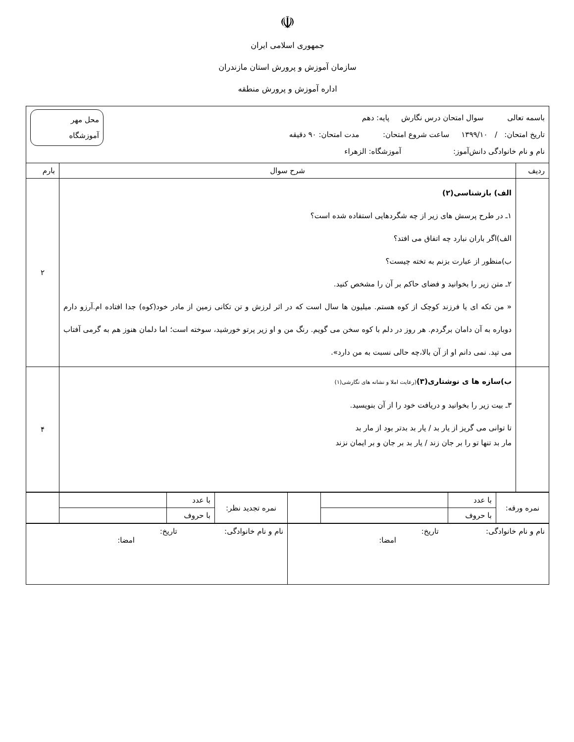☫
جمهوری اسلامی ایران
سازمان آموزش و پرورش استان مازندران
اداره آموزش و پرورش منطقه
| محل مهر آموزشگاه باسمه تعالی سوال امتحان درس نگارش پایه: دهم تاریخ امتحان: / ۱۳۹۹/۱۰ ساعت شروع امتحان: مدت امتحان: ۹۰ دقیقه نام و نام خانوادگی دانش‌آموز: آموزشگاه: الزهراء | | |
| ردیف | شرح سوال | بارم |
| | الف) بازشناسی(۲) ۱ـ در طرح پرسش های زیر از چه شگردهایی استفاده شده است؟ الف)اگر باران نبارد چه اتفاق می افتد؟ ب)منظور از عبارت بزنم به تخته چیست؟ ۲ـ متن زیر را بخوانید و فضای حاکم بر آن را مشخص کنید. « من تکه ای یا فرزند کوچک از کوه هستم. میلیون ها سال است که در اثر لرزش و تن تکانی زمین از مادر خود(کوه) جدا افتاده ام.آرزو دارم دوباره به آن دامان برگردم. هر روز در دلم با کوه سخن می گویم. رنگ من و او زیر پرتو خورشید، سوخته است؛ اما دلمان هنوز هم به گرمی آفتاب می تپد. نمی دانم او از آن بالا،چه حالی نسبت به من دارد». | ۲ |
| | ب)سازه ها ی نوشتاری(۳) (رعایت املا و نشانه های نگارشی(۱) ۳ـ بیت زیر را بخوانید و دریافت خود را از آن بنویسید. تا توانی می گریز از یار بد / یار بد بدتر بود از مار بد مار بد تنها تو را بر جان زند / یار بد بر جان و بر ایمان نزند | ۴ |
| نمره ورقه: | با عدد | | | نمره تجدید نظر: | با عدد | | |
| | با حروف | | | | با حروف | | |
| نام و نام خانوادگی: تاریخ: امضا: | نام و نام خانوادگی: تاریخ: امضا: |